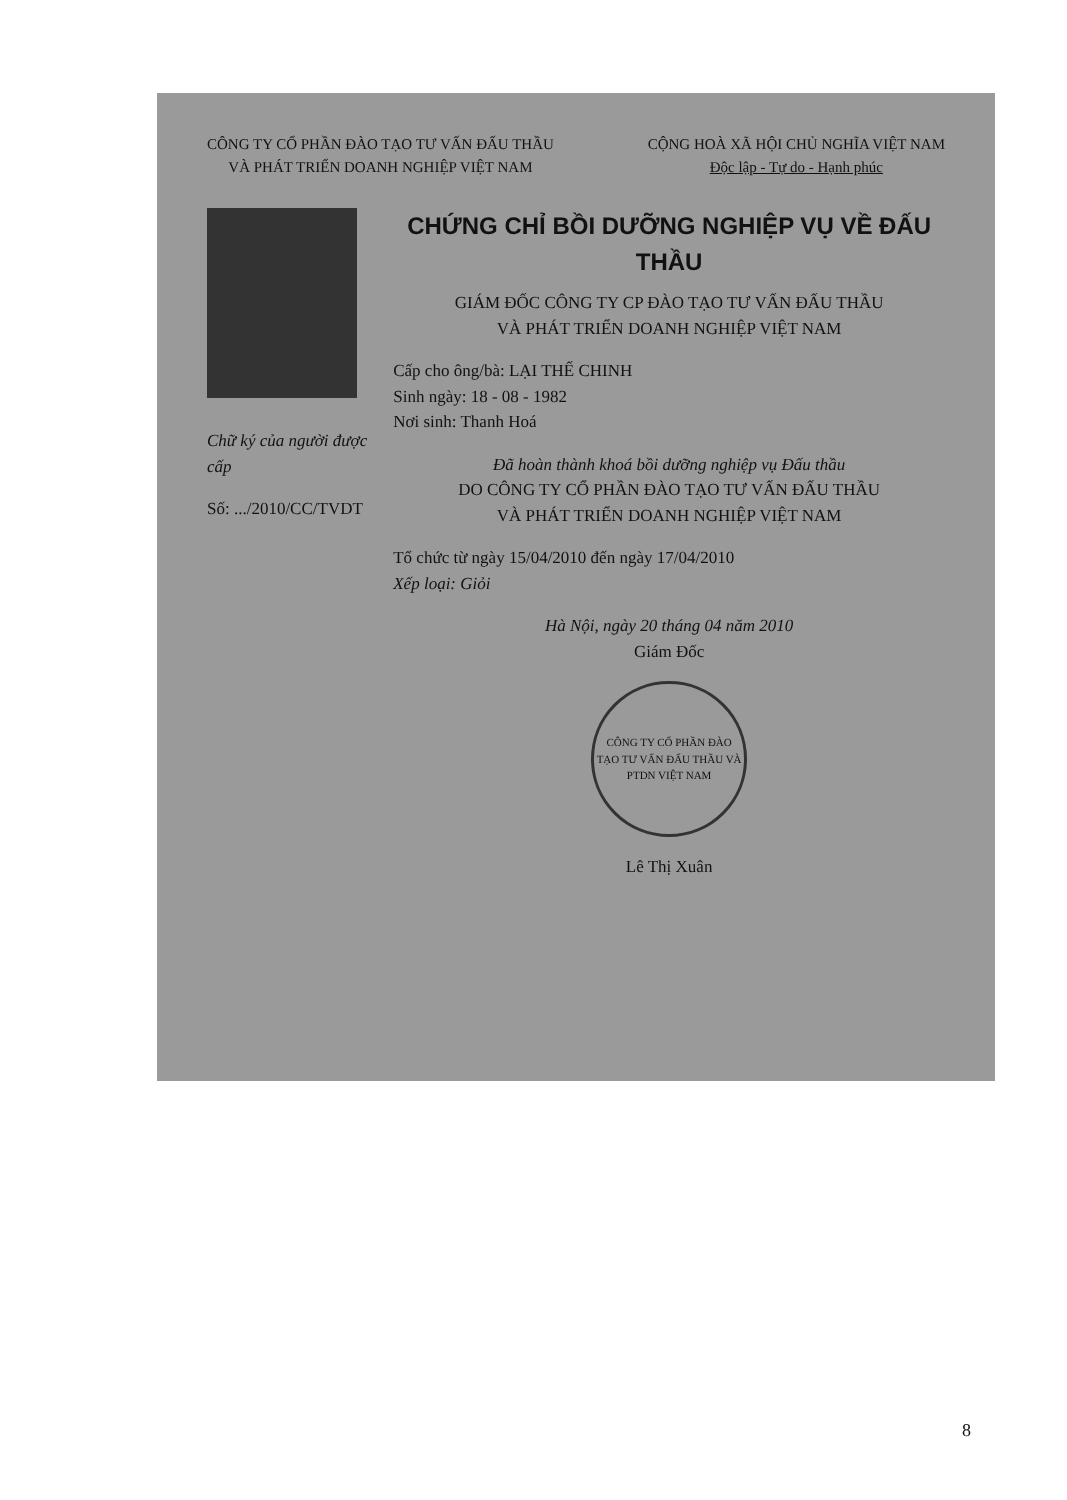CÔNG TY CỔ PHẦN ĐÀO TẠO TƯ VẤN ĐẤU THẦU
VÀ PHÁT TRIỂN DOANH NGHIỆP VIỆT NAM
CỘNG HOÀ XÃ HỘI CHỦ NGHĨA VIỆT NAM
Độc lập - Tự do - Hạnh phúc
Chữ ký của người được cấp
Số: .../2010/CC/TVDT
CHỨNG CHỈ BỒI DƯỠNG NGHIỆP VỤ VỀ ĐẤU THẦU
GIÁM ĐỐC CÔNG TY CP ĐÀO TẠO TƯ VẤN ĐẤU THẦU
VÀ PHÁT TRIỂN DOANH NGHIỆP VIỆT NAM
Cấp cho ông/bà: LẠI THẾ CHINH
Sinh ngày: 18 - 08 - 1982
Nơi sinh: Thanh Hoá
Đã hoàn thành khoá bồi dưỡng nghiệp vụ Đấu thầu
DO CÔNG TY CỔ PHẦN ĐÀO TẠO TƯ VẤN ĐẤU THẦU
VÀ PHÁT TRIỂN DOANH NGHIỆP VIỆT NAM
Tổ chức từ ngày 15/04/2010 đến ngày 17/04/2010
Xếp loại: Giỏi
Hà Nội, ngày 20 tháng 04 năm 2010
Giám Đốc
CÔNG TY CỔ PHẦN ĐÀO TẠO TƯ VẤN ĐẤU THẦU VÀ PTDN VIỆT NAM
Lê Thị Xuân
8